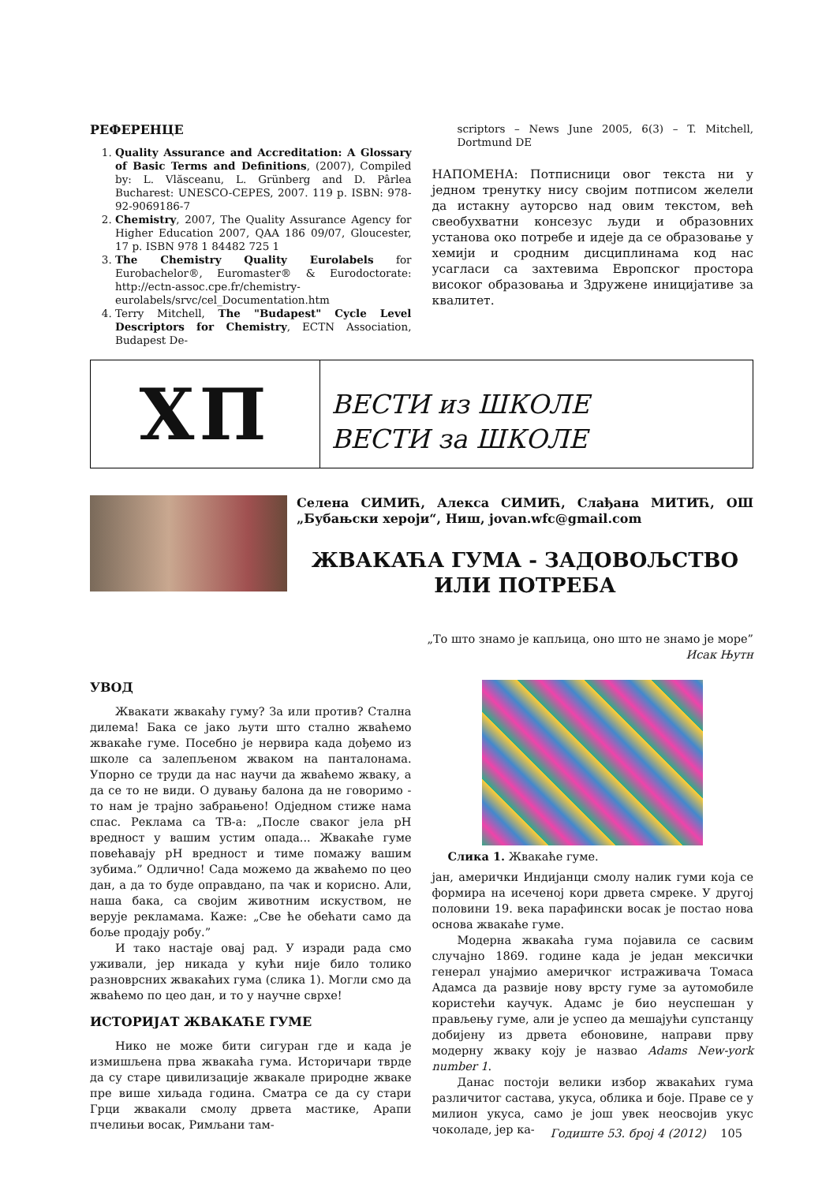РЕФЕРЕНЦЕ
1. Quality Assurance and Accreditation: A Glossary of Basic Terms and Definitions, (2007), Compiled by: L. Vlăsceanu, L. Grünberg and D. Pârlea Bucharest: UNESCO-CEPES, 2007. 119 p. ISBN: 978-92-9069186-7
2. Chemistry, 2007, The Quality Assurance Agency for Higher Education 2007, QAA 186 09/07, Gloucester, 17 p. ISBN 978 1 84482 725 1
3. The Chemistry Quality Eurolabels for Eurobachelor®, Euromaster® & Eurodoctorate: http://ectn-assoc.cpe.fr/chemistry-eurolabels/srvc/cel_Documentation.htm
4. Terry Mitchell, The "Budapest" Cycle Level Descriptors for Chemistry, ECTN Association, Budapest De-
scriptors – News June 2005, 6(3) – T. Mitchell, Dortmund DE
НАПОМЕНА: Потписници овог текста ни у једном тренутку нису својим потписом желели да истакну ауторсво над овим текстом, већ свеобухватни консезус људи и образовних установа око потребе и идеје да се образовање у хемији и сродним дисциплинама код нас усагласи са захтевима Европског простора високог образовања и Здружене иницијативе за квалитет.
ХП
ВЕСТИ из ШКОЛЕ
ВЕСТИ за ШКОЛЕ
Селена СИМИЋ, Алекса СИМИЋ, Слађана МИТИЋ, ОШ „Бубањски хероји“, Ниш, jovan.wfc@gmail.com
ЖВАКАЋА ГУМА - ЗАДОВОЉСТВО ИЛИ ПОТРЕБА
„То што знамо је капљица, оно што не знамо је море”
Исак Њутн
УВОД
Жвакати жвакаћу гуму? За или против? Стална дилема! Бака се јако љути што стално жваћемо жвакаће гуме. Посебно је нервира када дођемо из школе са залепљеном жваком на панталонама. Упорно се труди да нас научи да жваћемо жваку, а да се то не види. О дувању балона да не говоримо - то нам је трајно забрањено! Одједном стиже нама спас. Реклама са ТВ-а: „После сваког јела pH вредност у вашим устим опада... Жвакаће гуме повећавају pH вредност и тиме помажу вашим зубима.” Одлично! Сада можемо да жваћемо по цео дан, а да то буде оправдано, па чак и корисно. Али, наша бака, са својим животним искуством, не верује рекламама. Каже: „Све ће обећати само да боље продају робу.”
И тако настаје овај рад. У изради рада смо уживали, јер никада у кући није било толико разноврсних жвакаћих гума (слика 1). Могли смо да жваћемо по цео дан, и то у научне сврхе!
ИСТОРИЈАТ ЖВАКАЋЕ ГУМЕ
Нико не може бити сигуран где и када је измишљена прва жвакаћа гума. Историчари тврде да су старе цивилизације жвакале природне жваке пре више хиљада година. Сматра се да су стари Грци жвакали смолу дрвета мастике, Арапи пчелињи восак, Римљани там-
Слика 1. Жвакаће гуме.
јан, амерички Индијанци смолу налик гуми која се формира на исеченој кори дрвета смреке. У другој половини 19. века парафински восак је постао нова основа жвакаће гуме.
Модерна жвакаћа гума појавила се сасвим случајно 1869. године када је један мексички генерал унајмио америчког истраживача Томаса Адамса да развије нову врсту гуме за аутомобиле користећи каучук. Адамс је био неуспешан у прављењу гуме, али је успео да мешајући супстанцу добијену из дрвета ебоновине, направи прву модерну жваку коју је назвао Adams New-york number 1.
Данас постоји велики избор жвакаћих гума различитог састава, укуса, облика и боје. Праве се у милион укуса, само је још увек неосвојив укус чоколаде, јер ка-
Годиште 53. број 4 (2012) 105